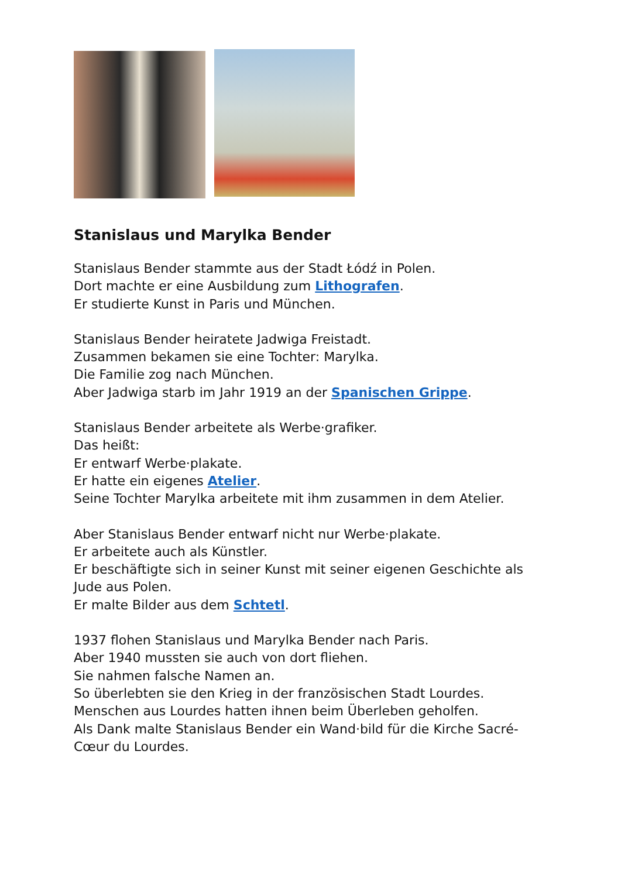Stanislaus und Marylka Bender
Stanislaus Bender stammte aus der Stadt Łódź in Polen.
Dort machte er eine Ausbildung zum Lithografen.
Er studierte Kunst in Paris und München.
Stanislaus Bender heiratete Jadwiga Freistadt.
Zusammen bekamen sie eine Tochter: Marylka.
Die Familie zog nach München.
Aber Jadwiga starb im Jahr 1919 an der Spanischen Grippe.
Stanislaus Bender arbeitete als Werbe·grafiker.
Das heißt:
Er entwarf Werbe·plakate.
Er hatte ein eigenes Atelier.
Seine Tochter Marylka arbeitete mit ihm zusammen in dem Atelier.
Aber Stanislaus Bender entwarf nicht nur Werbe·plakate.
Er arbeitete auch als Künstler.
Er beschäftigte sich in seiner Kunst mit seiner eigenen Geschichte als Jude aus Polen.
Er malte Bilder aus dem Schtetl.
1937 flohen Stanislaus und Marylka Bender nach Paris.
Aber 1940 mussten sie auch von dort fliehen.
Sie nahmen falsche Namen an.
So überlebten sie den Krieg in der französischen Stadt Lourdes.
Menschen aus Lourdes hatten ihnen beim Überleben geholfen.
Als Dank malte Stanislaus Bender ein Wand·bild für die Kirche Sacré-Cœur du Lourdes.